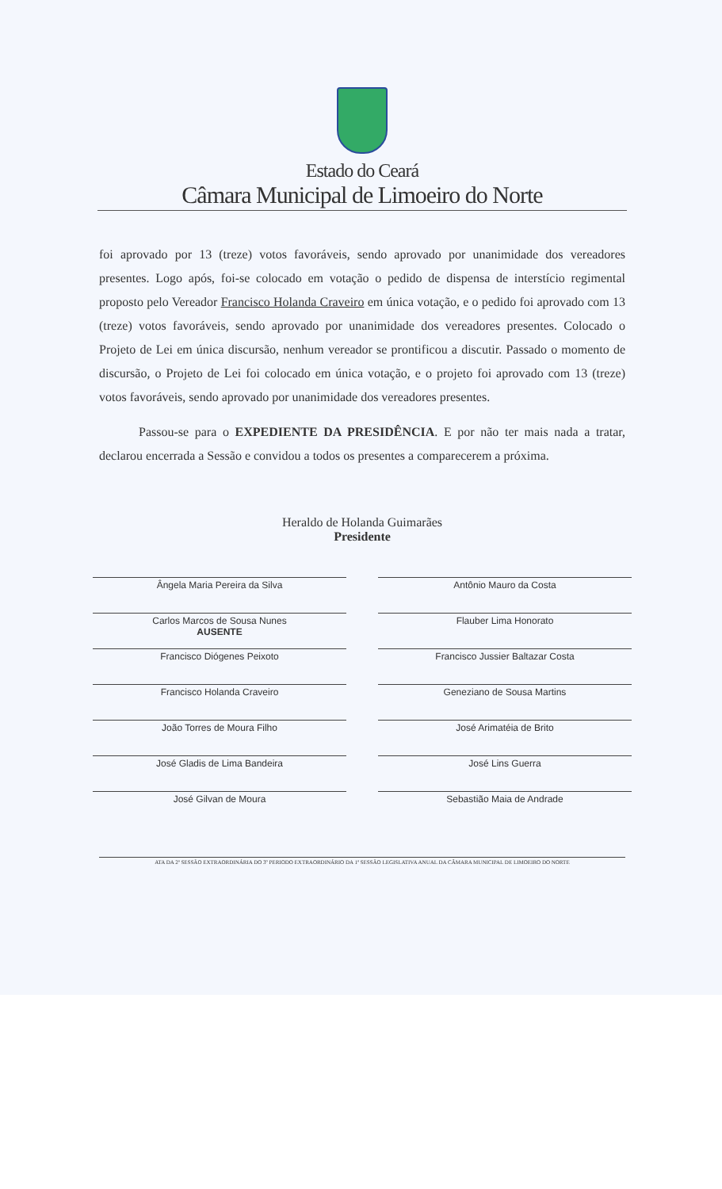Estado do Ceará
Câmara Municipal de Limoeiro do Norte
foi aprovado por 13 (treze) votos favoráveis, sendo aprovado por unanimidade dos vereadores presentes. Logo após, foi-se colocado em votação o pedido de dispensa de interstício regimental proposto pelo Vereador Francisco Holanda Craveiro em única votação, e o pedido foi aprovado com 13 (treze) votos favoráveis, sendo aprovado por unanimidade dos vereadores presentes. Colocado o Projeto de Lei em única discursão, nenhum vereador se prontificou a discutir. Passado o momento de discursão, o Projeto de Lei foi colocado em única votação, e o projeto foi aprovado com 13 (treze) votos favoráveis, sendo aprovado por unanimidade dos vereadores presentes.
Passou-se para o EXPEDIENTE DA PRESIDÊNCIA. E por não ter mais nada a tratar, declarou encerrada a Sessão e convidou a todos os presentes a comparecerem a próxima.
Heraldo de Holanda Guimarães
Presidente
Ângela Maria Pereira da Silva
Antônio Mauro da Costa
Carlos Marcos de Sousa Nunes
AUSENTE
Flauber Lima Honorato
Francisco Diógenes Peixoto
Francisco Jussier Baltazar Costa
Francisco Holanda Craveiro
Geneziano de Sousa Martins
João Torres de Moura Filho
José Arimatéia de Brito
José Gladis de Lima Bandeira
José Lins Guerra
José Gilvan de Moura
Sebastião Maia de Andrade
ATA DA 2ª SESSÃO EXTRAORDINÁRIA DO 3º PERIODO EXTRAORDINÁRIO DA 1ª SESSÃO LEGISLATIVA ANUAL DA CÂMARA MUNICIPAL DE LIMOEIRO DO NORTE